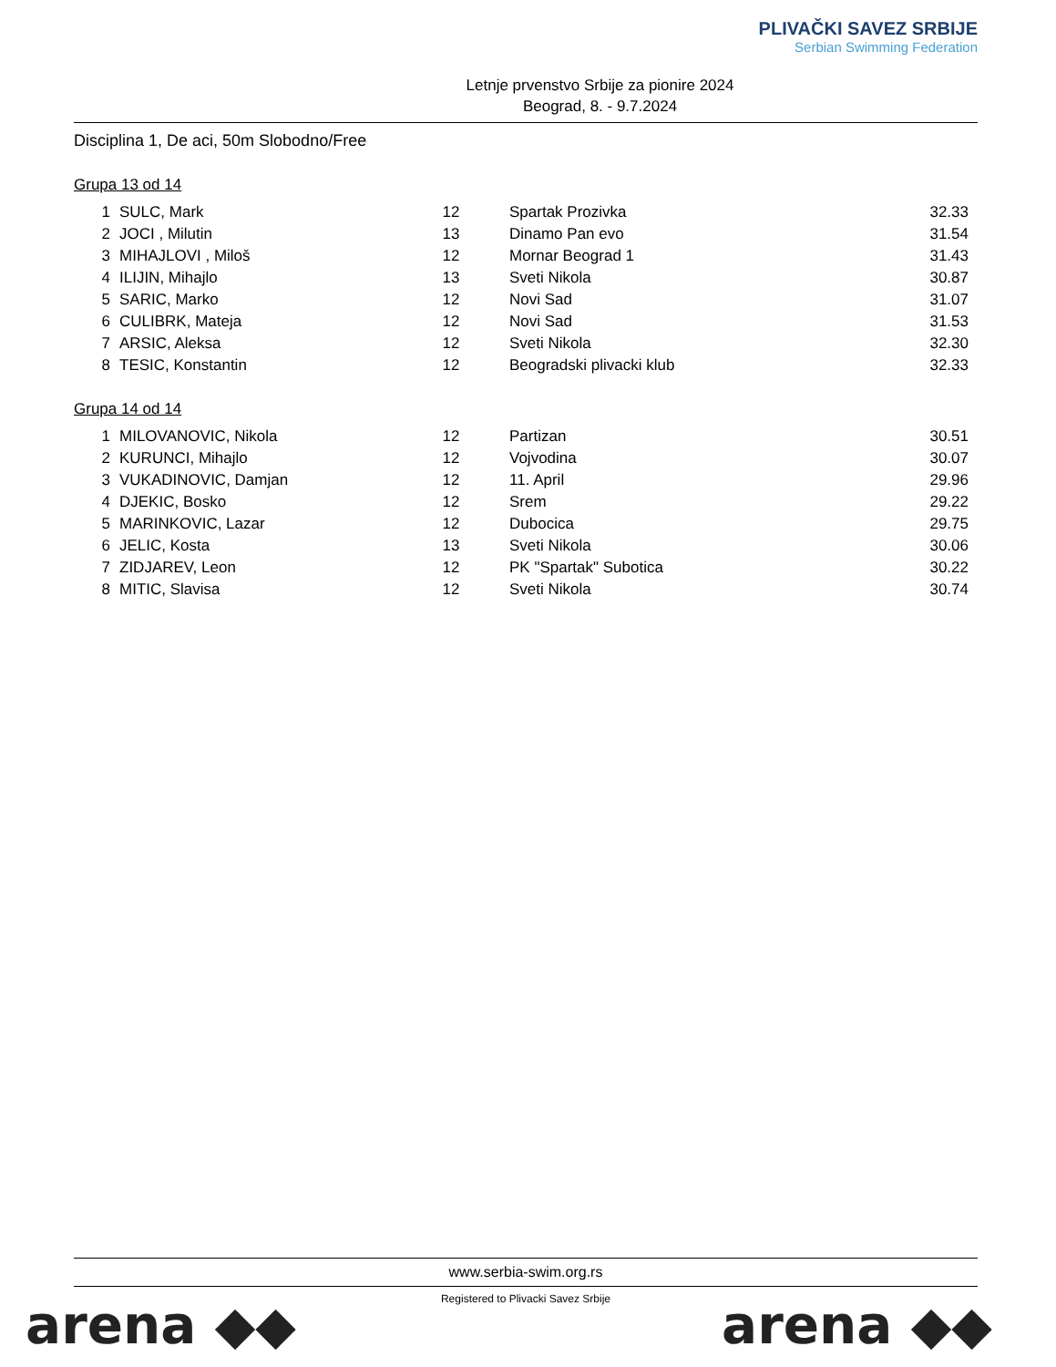Letnje prvenstvo Srbije za pionire 2024
Beograd, 8. - 9.7.2024
PLIVAČKI SAVEZ SRBIJE
Serbian Swimming Federation
Disciplina 1, De aci, 50m Slobodno/Free
Grupa 13 od 14
| 1 | SULC, Mark | 12 | Spartak Prozivka | 32.33 |
| 2 | JOCI , Milutin | 13 | Dinamo Pan evo | 31.54 |
| 3 | MIHAJLOVI , Miloš | 12 | Mornar Beograd 1 | 31.43 |
| 4 | ILIJIN, Mihajlo | 13 | Sveti Nikola | 30.87 |
| 5 | SARIC, Marko | 12 | Novi Sad | 31.07 |
| 6 | CULIBRK, Mateja | 12 | Novi Sad | 31.53 |
| 7 | ARSIC, Aleksa | 12 | Sveti Nikola | 32.30 |
| 8 | TESIC, Konstantin | 12 | Beogradski plivacki klub | 32.33 |
Grupa 14 od 14
| 1 | MILOVANOVIC, Nikola | 12 | Partizan | 30.51 |
| 2 | KURUNCI, Mihajlo | 12 | Vojvodina | 30.07 |
| 3 | VUKADINOVIC, Damjan | 12 | 11. April | 29.96 |
| 4 | DJEKIC, Bosko | 12 | Srem | 29.22 |
| 5 | MARINKOVIC, Lazar | 12 | Dubocica | 29.75 |
| 6 | JELIC, Kosta | 13 | Sveti Nikola | 30.06 |
| 7 | ZIDJAREV, Leon | 12 | PK "Spartak" Subotica | 30.22 |
| 8 | MITIC, Slavisa | 12 | Sveti Nikola | 30.74 |
www.serbia-swim.org.rs
Registered to Plivacki Savez Srbije
arena ◆◆ arena ◆◆